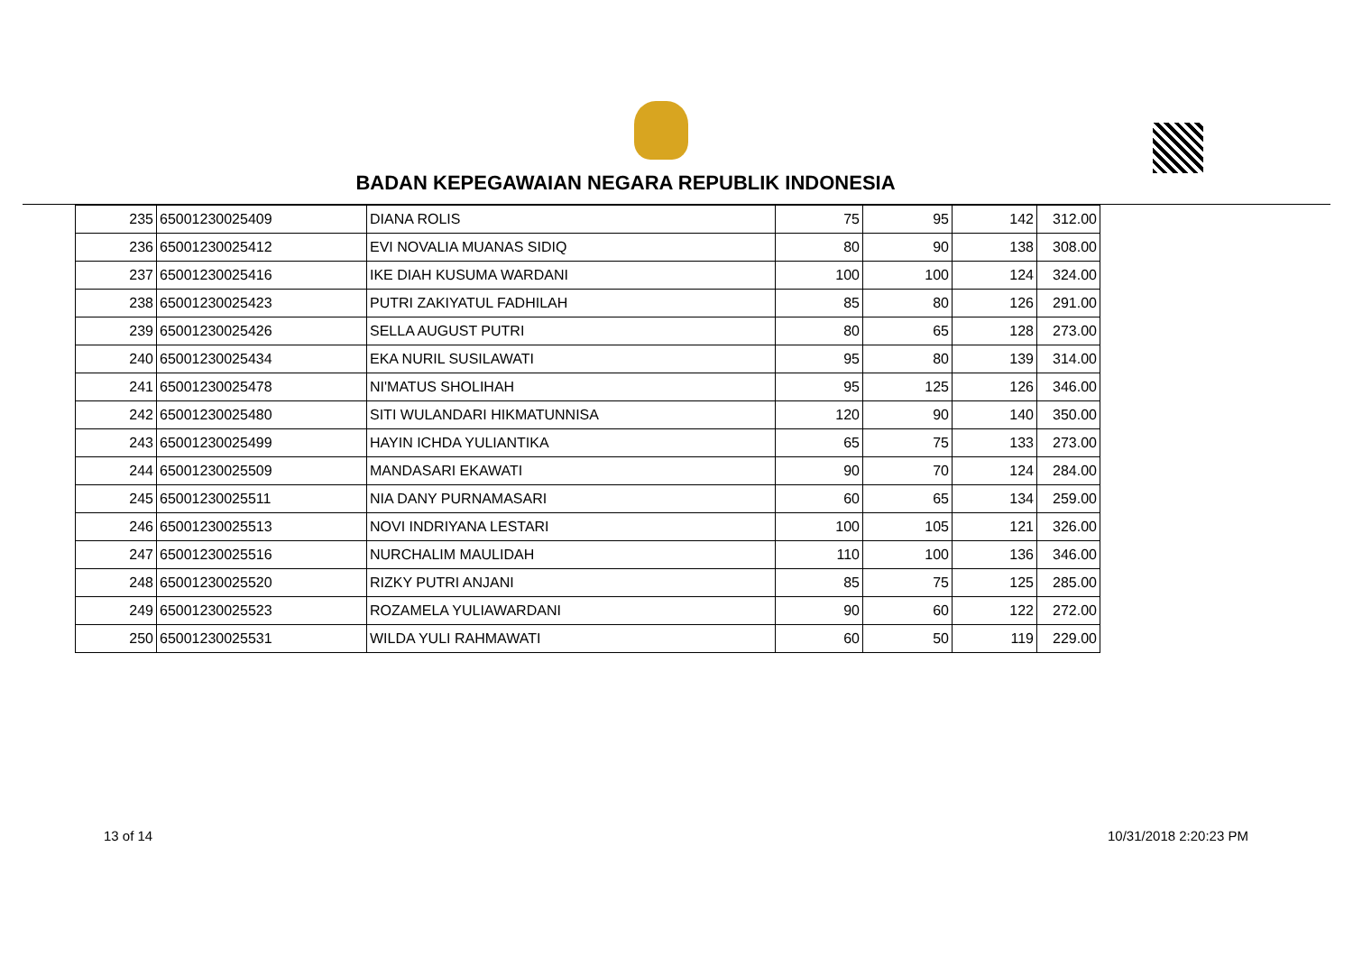BADAN KEPEGAWAIAN NEGARA REPUBLIK INDONESIA
| 235 | 65001230025409 | DIANA ROLIS | 75 | 95 | 142 | 312.00 |
| 236 | 65001230025412 | EVI NOVALIA MUANAS SIDIQ | 80 | 90 | 138 | 308.00 |
| 237 | 65001230025416 | IKE DIAH KUSUMA WARDANI | 100 | 100 | 124 | 324.00 |
| 238 | 65001230025423 | PUTRI ZAKIYATUL FADHILAH | 85 | 80 | 126 | 291.00 |
| 239 | 65001230025426 | SELLA AUGUST PUTRI | 80 | 65 | 128 | 273.00 |
| 240 | 65001230025434 | EKA NURIL SUSILAWATI | 95 | 80 | 139 | 314.00 |
| 241 | 65001230025478 | NI'MATUS SHOLIHAH | 95 | 125 | 126 | 346.00 |
| 242 | 65001230025480 | SITI WULANDARI HIKMATUNNISA | 120 | 90 | 140 | 350.00 |
| 243 | 65001230025499 | HAYIN ICHDA YULIANTIKA | 65 | 75 | 133 | 273.00 |
| 244 | 65001230025509 | MANDASARI EKAWATI | 90 | 70 | 124 | 284.00 |
| 245 | 65001230025511 | NIA DANY PURNAMASARI | 60 | 65 | 134 | 259.00 |
| 246 | 65001230025513 | NOVI INDRIYANA LESTARI | 100 | 105 | 121 | 326.00 |
| 247 | 65001230025516 | NURCHALIM MAULIDAH | 110 | 100 | 136 | 346.00 |
| 248 | 65001230025520 | RIZKY PUTRI ANJANI | 85 | 75 | 125 | 285.00 |
| 249 | 65001230025523 | ROZAMELA YULIAWARDANI | 90 | 60 | 122 | 272.00 |
| 250 | 65001230025531 | WILDA YULI RAHMAWATI | 60 | 50 | 119 | 229.00 |
13 of 14 10/31/2018 2:20:23 PM